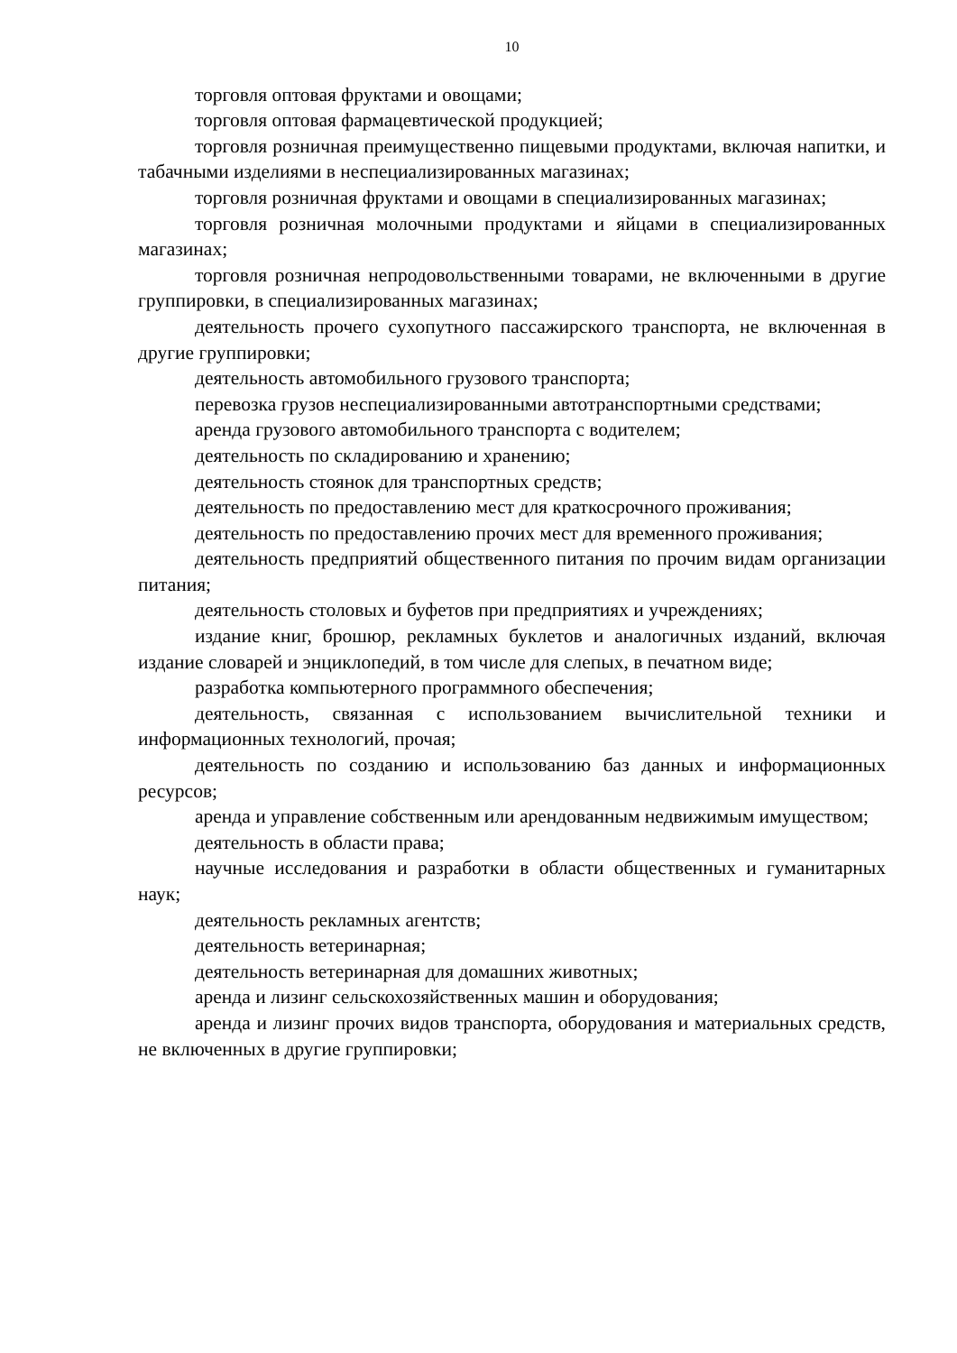10
торговля оптовая фруктами и овощами;
торговля оптовая фармацевтической продукцией;
торговля розничная преимущественно пищевыми продуктами, включая напитки, и табачными изделиями в неспециализированных магазинах;
торговля розничная фруктами и овощами в специализированных магазинах;
торговля розничная молочными продуктами и яйцами в специализированных магазинах;
торговля розничная непродовольственными товарами, не включенными в другие группировки, в специализированных магазинах;
деятельность прочего сухопутного пассажирского транспорта, не включенная в другие группировки;
деятельность автомобильного грузового транспорта;
перевозка грузов неспециализированными автотранспортными средствами;
аренда грузового автомобильного транспорта с водителем;
деятельность по складированию и хранению;
деятельность стоянок для транспортных средств;
деятельность по предоставлению мест для краткосрочного проживания;
деятельность по предоставлению прочих мест для временного проживания;
деятельность предприятий общественного питания по прочим видам организации питания;
деятельность столовых и буфетов при предприятиях и учреждениях;
издание книг, брошюр, рекламных буклетов и аналогичных изданий, включая издание словарей и энциклопедий, в том числе для слепых, в печатном виде;
разработка компьютерного программного обеспечения;
деятельность, связанная с использованием вычислительной техники и информационных технологий, прочая;
деятельность по созданию и использованию баз данных и информационных ресурсов;
аренда и управление собственным или арендованным недвижимым имуществом;
деятельность в области права;
научные исследования и разработки в области общественных и гуманитарных наук;
деятельность рекламных агентств;
деятельность ветеринарная;
деятельность ветеринарная для домашних животных;
аренда и лизинг сельскохозяйственных машин и оборудования;
аренда и лизинг прочих видов транспорта, оборудования и материальных средств, не включенных в другие группировки;